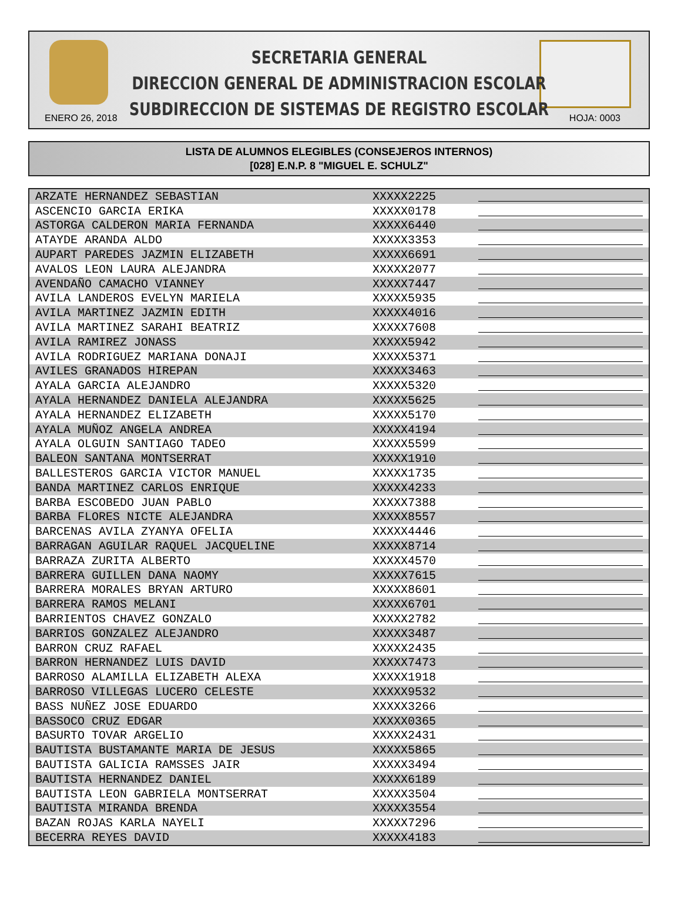SECRETARIA GENERAL
DIRECCION GENERAL DE ADMINISTRACION ESCOLAR
SUBDIRECCION DE SISTEMAS DE REGISTRO ESCOLAR
ENERO 26, 2018 HOJA: 0003
LISTA DE ALUMNOS ELEGIBLES (CONSEJEROS INTERNOS)
[028] E.N.P. 8 "MIGUEL E. SCHULZ"
| ARZATE HERNANDEZ SEBASTIAN | XXXXX2225 | |
| ASCENCIO GARCIA ERIKA | XXXXX0178 | |
| ASTORGA CALDERON MARIA FERNANDA | XXXXX6440 | |
| ATAYDE ARANDA ALDO | XXXXX3353 | |
| AUPART PAREDES JAZMIN ELIZABETH | XXXXX6691 | |
| AVALOS LEON LAURA ALEJANDRA | XXXXX2077 | |
| AVENDAÑO CAMACHO VIANNEY | XXXXX7447 | |
| AVILA LANDEROS EVELYN MARIELA | XXXXX5935 | |
| AVILA MARTINEZ JAZMIN EDITH | XXXXX4016 | |
| AVILA MARTINEZ SARAHI BEATRIZ | XXXXX7608 | |
| AVILA RAMIREZ JONASS | XXXXX5942 | |
| AVILA RODRIGUEZ MARIANA DONAJI | XXXXX5371 | |
| AVILES GRANADOS HIREPAN | XXXXX3463 | |
| AYALA GARCIA ALEJANDRO | XXXXX5320 | |
| AYALA HERNANDEZ DANIELA ALEJANDRA | XXXXX5625 | |
| AYALA HERNANDEZ ELIZABETH | XXXXX5170 | |
| AYALA MUÑOZ ANGELA ANDREA | XXXXX4194 | |
| AYALA OLGUIN SANTIAGO TADEO | XXXXX5599 | |
| BALEON SANTANA MONTSERRAT | XXXXX1910 | |
| BALLESTEROS GARCIA VICTOR MANUEL | XXXXX1735 | |
| BANDA MARTINEZ CARLOS ENRIQUE | XXXXX4233 | |
| BARBA ESCOBEDO JUAN PABLO | XXXXX7388 | |
| BARBA FLORES NICTE ALEJANDRA | XXXXX8557 | |
| BARCENAS AVILA ZYANYA OFELIA | XXXXX4446 | |
| BARRAGAN AGUILAR RAQUEL JACQUELINE | XXXXX8714 | |
| BARRAZA ZURITA ALBERTO | XXXXX4570 | |
| BARRERA GUILLEN DANA NAOMY | XXXXX7615 | |
| BARRERA MORALES BRYAN ARTURO | XXXXX8601 | |
| BARRERA RAMOS MELANI | XXXXX6701 | |
| BARRIENTOS CHAVEZ GONZALO | XXXXX2782 | |
| BARRIOS GONZALEZ ALEJANDRO | XXXXX3487 | |
| BARRON CRUZ RAFAEL | XXXXX2435 | |
| BARRON HERNANDEZ LUIS DAVID | XXXXX7473 | |
| BARROSO ALAMILLA ELIZABETH ALEXA | XXXXX1918 | |
| BARROSO VILLEGAS LUCERO CELESTE | XXXXX9532 | |
| BASS NUÑEZ JOSE EDUARDO | XXXXX3266 | |
| BASSOCO CRUZ EDGAR | XXXXX0365 | |
| BASURTO TOVAR ARGELIO | XXXXX2431 | |
| BAUTISTA BUSTAMANTE MARIA DE JESUS | XXXXX5865 | |
| BAUTISTA GALICIA RAMSSES JAIR | XXXXX3494 | |
| BAUTISTA HERNANDEZ DANIEL | XXXXX6189 | |
| BAUTISTA LEON GABRIELA MONTSERRAT | XXXXX3504 | |
| BAUTISTA MIRANDA BRENDA | XXXXX3554 | |
| BAZAN ROJAS KARLA NAYELI | XXXXX7296 | |
| BECERRA REYES DAVID | XXXXX4183 | |